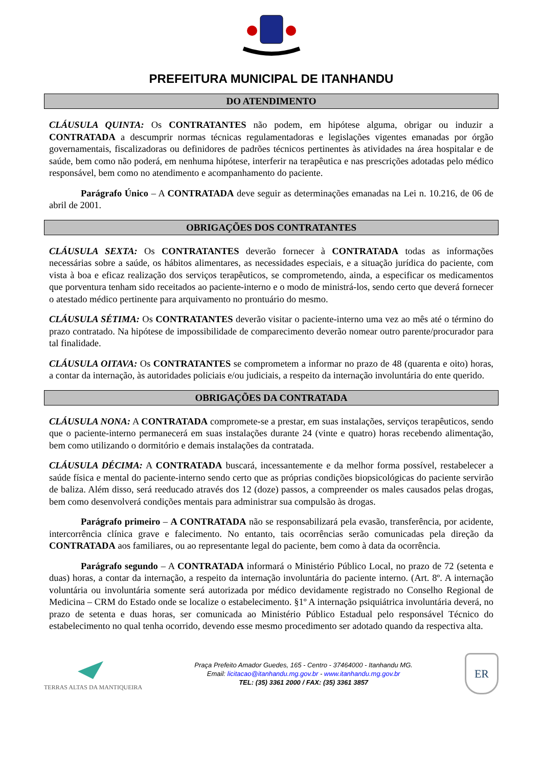PREFEITURA MUNICIPAL DE ITANHANDU
DO ATENDIMENTO
CLÁUSULA QUINTA: Os CONTRATANTES não podem, em hipótese alguma, obrigar ou induzir a CONTRATADA a descumprir normas técnicas regulamentadoras e legislações vigentes emanadas por órgão governamentais, fiscalizadoras ou definidores de padrões técnicos pertinentes às atividades na área hospitalar e de saúde, bem como não poderá, em nenhuma hipótese, interferir na terapêutica e nas prescrições adotadas pelo médico responsável, bem como no atendimento e acompanhamento do paciente.
Parágrafo Único – A CONTRATADA deve seguir as determinações emanadas na Lei n. 10.216, de 06 de abril de 2001.
OBRIGAÇÕES DOS CONTRATANTES
CLÁUSULA SEXTA: Os CONTRATANTES deverão fornecer à CONTRATADA todas as informações necessárias sobre a saúde, os hábitos alimentares, as necessidades especiais, e a situação jurídica do paciente, com vista à boa e eficaz realização dos serviços terapêuticos, se comprometendo, ainda, a especificar os medicamentos que porventura tenham sido receitados ao paciente-interno e o modo de ministrá-los, sendo certo que deverá fornecer o atestado médico pertinente para arquivamento no prontuário do mesmo.
CLÁUSULA SÉTIMA: Os CONTRATANTES deverão visitar o paciente-interno uma vez ao mês até o término do prazo contratado. Na hipótese de impossibilidade de comparecimento deverão nomear outro parente/procurador para tal finalidade.
CLÁUSULA OITAVA: Os CONTRATANTES se comprometem a informar no prazo de 48 (quarenta e oito) horas, a contar da internação, às autoridades policiais e/ou judiciais, a respeito da internação involuntária do ente querido.
OBRIGAÇÕES DA CONTRATADA
CLÁUSULA NONA: A CONTRATADA compromete-se a prestar, em suas instalações, serviços terapêuticos, sendo que o paciente-interno permanecerá em suas instalações durante 24 (vinte e quatro) horas recebendo alimentação, bem como utilizando o dormitório e demais instalações da contratada.
CLÁUSULA DÉCIMA: A CONTRATADA buscará, incessantemente e da melhor forma possível, restabelecer a saúde física e mental do paciente-interno sendo certo que as próprias condições biopsicológicas do paciente servirão de baliza. Além disso, será reeducado através dos 12 (doze) passos, a compreender os males causados pelas drogas, bem como desenvolverá condições mentais para administrar sua compulsão às drogas.
Parágrafo primeiro – A CONTRATADA não se responsabilizará pela evasão, transferência, por acidente, intercorrência clínica grave e falecimento. No entanto, tais ocorrências serão comunicadas pela direção da CONTRATADA aos familiares, ou ao representante legal do paciente, bem como à data da ocorrência.
Parágrafo segundo – A CONTRATADA informará o Ministério Público Local, no prazo de 72 (setenta e duas) horas, a contar da internação, a respeito da internação involuntária do paciente interno. (Art. 8º. A internação voluntária ou involuntária somente será autorizada por médico devidamente registrado no Conselho Regional de Medicina – CRM do Estado onde se localize o estabelecimento. §1º A internação psiquiátrica involuntária deverá, no prazo de setenta e duas horas, ser comunicada ao Ministério Público Estadual pelo responsável Técnico do estabelecimento no qual tenha ocorrido, devendo esse mesmo procedimento ser adotado quando da respectiva alta.
TERRAS ALTAS DA MANTIQUEIRA
Praça Prefeito Amador Guedes, 165 - Centro - 37464000 - Itanhandu MG.
Email: licitacao@itanhandu.mg.gov.br - www.itanhandu.mg.gov.br
TEL: (35) 3361 2000 / FAX: (35) 3361 3857
ER